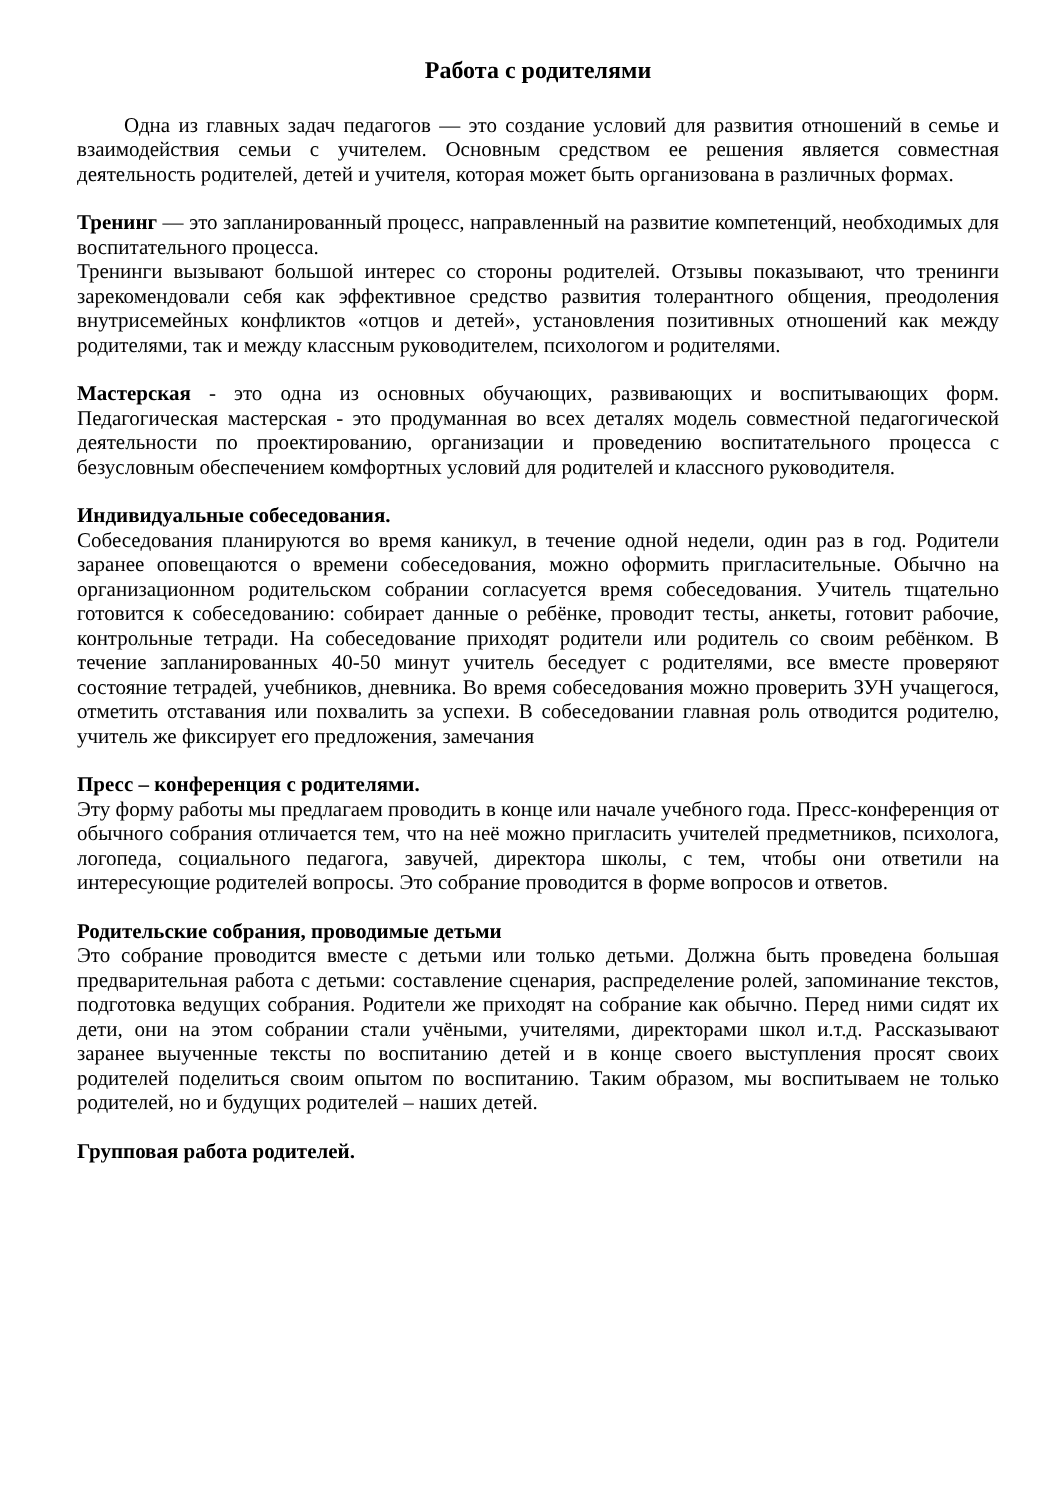Работа с родителями
Одна из главных задач педагогов — это создание условий для развития отношений в семье и взаимодействия семьи с учителем. Основным средством ее решения является совместная деятельность родителей, детей и учителя, которая может быть организована в различных формах.
Тренинг — это запланированный процесс, направленный на развитие компетенций, необходимых для воспитательного процесса.
Тренинги вызывают большой интерес со стороны родителей. Отзывы показывают, что тренинги зарекомендовали себя как эффективное средство развития толерантного общения, преодоления внутрисемейных конфликтов «отцов и детей», установления позитивных отношений как между родителями, так и между классным руководителем, психологом и родителями.
Мастерская - это одна из основных обучающих, развивающих и воспитывающих форм. Педагогическая мастерская - это продуманная во всех деталях модель совместной педагогической деятельности по проектированию, организации и проведению воспитательного процесса с безусловным обеспечением комфортных условий для родителей и классного руководителя.
Индивидуальные собеседования.
Собеседования планируются во время каникул, в течение одной недели, один раз в год. Родители заранее оповещаются о времени собеседования, можно оформить пригласительные. Обычно на организационном родительском собрании согласуется время собеседования. Учитель тщательно готовится к собеседованию: собирает данные о ребёнке, проводит тесты, анкеты, готовит рабочие, контрольные тетради. На собеседование приходят родители или родитель со своим ребёнком. В течение запланированных 40-50 минут учитель беседует с родителями, все вместе проверяют состояние тетрадей, учебников, дневника. Во время собеседования можно проверить ЗУН учащегося, отметить отставания или похвалить за успехи. В собеседовании главная роль отводится родителю, учитель же фиксирует его предложения, замечания
Пресс – конференция с родителями.
Эту форму работы мы предлагаем проводить в конце или начале учебного года. Пресс-конференция от обычного собрания отличается тем, что на неё можно пригласить учителей предметников, психолога, логопеда, социального педагога, завучей, директора школы, с тем, чтобы они ответили на интересующие родителей вопросы. Это собрание проводится в форме вопросов и ответов.
Родительские собрания, проводимые детьми
Это собрание проводится вместе с детьми или только детьми. Должна быть проведена большая предварительная работа с детьми: составление сценария, распределение ролей, запоминание текстов, подготовка ведущих собрания. Родители же приходят на собрание как обычно. Перед ними сидят их дети, они на этом собрании стали учёными, учителями, директорами школ и.т.д. Рассказывают заранее выученные тексты по воспитанию детей и в конце своего выступления просят своих родителей поделиться своим опытом по воспитанию. Таким образом, мы воспитываем не только родителей, но и будущих родителей – наших детей.
Групповая работа родителей.